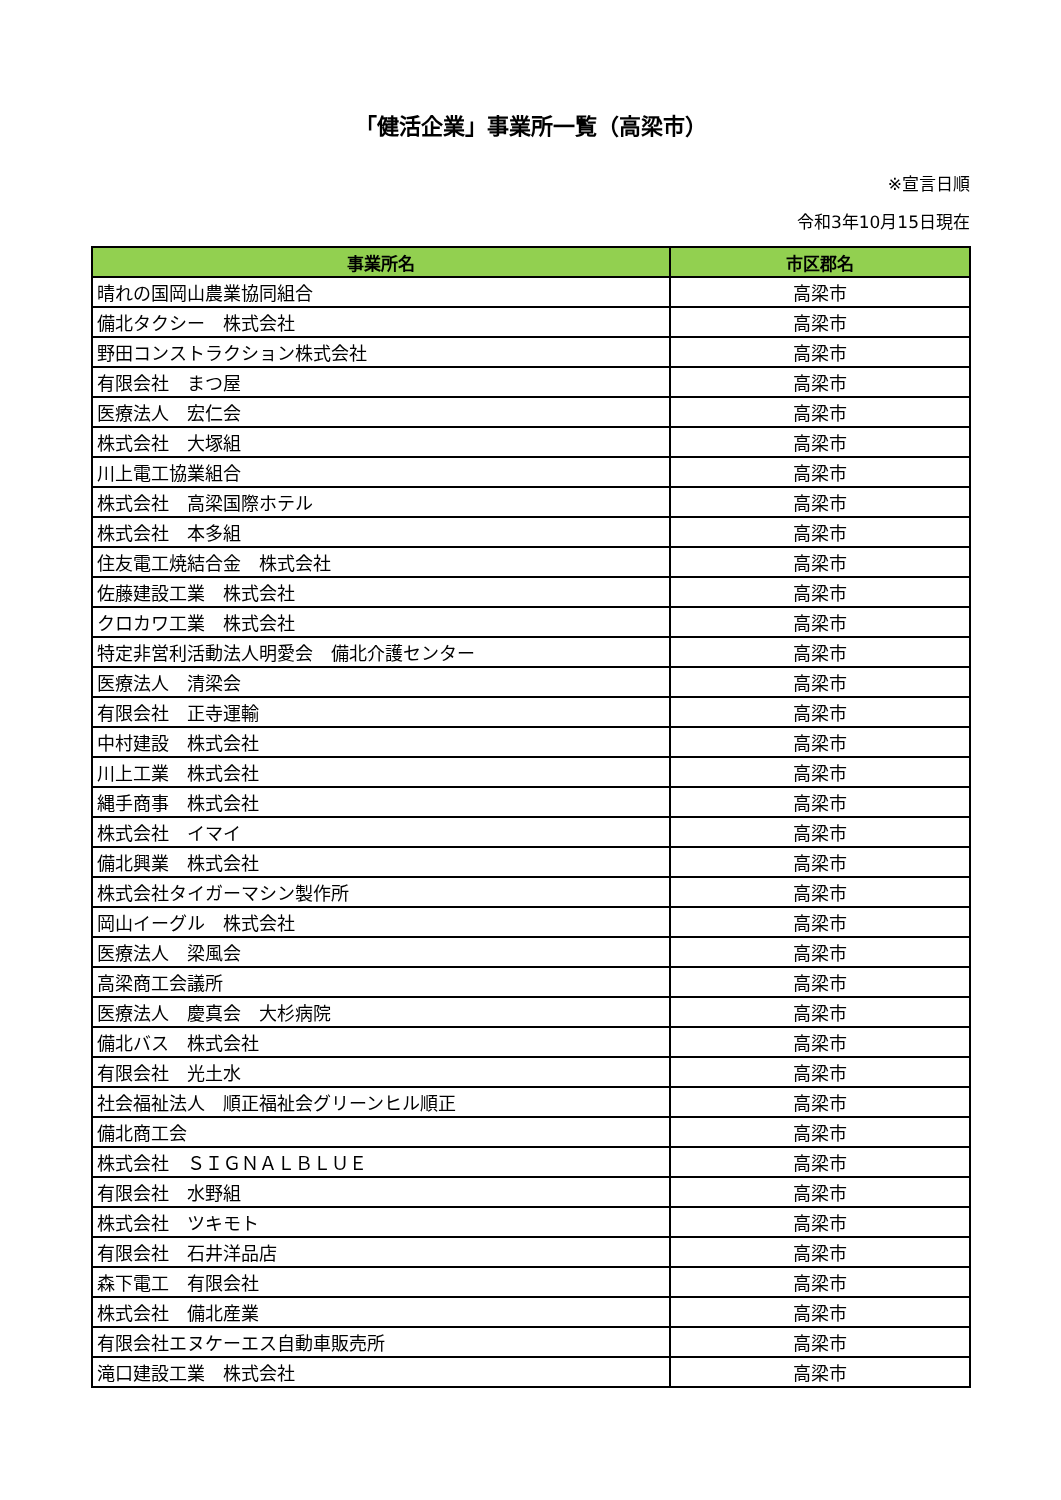「健活企業」事業所一覧（高梁市）
※宣言日順
令和3年10月15日現在
| 事業所名 | 市区郡名 |
| --- | --- |
| 晴れの国岡山農業協同組合 | 高梁市 |
| 備北タクシー 株式会社 | 高梁市 |
| 野田コンストラクション株式会社 | 高梁市 |
| 有限会社 まつ屋 | 高梁市 |
| 医療法人 宏仁会 | 高梁市 |
| 株式会社 大塚組 | 高梁市 |
| 川上電工協業組合 | 高梁市 |
| 株式会社 高梁国際ホテル | 高梁市 |
| 株式会社 本多組 | 高梁市 |
| 住友電工焼結合金 株式会社 | 高梁市 |
| 佐藤建設工業 株式会社 | 高梁市 |
| クロカワ工業 株式会社 | 高梁市 |
| 特定非営利活動法人明愛会 備北介護センター | 高梁市 |
| 医療法人 清梁会 | 高梁市 |
| 有限会社 正寺運輸 | 高梁市 |
| 中村建設 株式会社 | 高梁市 |
| 川上工業 株式会社 | 高梁市 |
| 縄手商事 株式会社 | 高梁市 |
| 株式会社 イマイ | 高梁市 |
| 備北興業 株式会社 | 高梁市 |
| 株式会社タイガーマシン製作所 | 高梁市 |
| 岡山イーグル 株式会社 | 高梁市 |
| 医療法人 梁風会 | 高梁市 |
| 高梁商工会議所 | 高梁市 |
| 医療法人 慶真会 大杉病院 | 高梁市 |
| 備北バス 株式会社 | 高梁市 |
| 有限会社 光土水 | 高梁市 |
| 社会福祉法人 順正福祉会グリーンヒル順正 | 高梁市 |
| 備北商工会 | 高梁市 |
| 株式会社 ＳＩＧＮＡＬＢＬＵＥ | 高梁市 |
| 有限会社 水野組 | 高梁市 |
| 株式会社 ツキモト | 高梁市 |
| 有限会社 石井洋品店 | 高梁市 |
| 森下電工 有限会社 | 高梁市 |
| 株式会社 備北産業 | 高梁市 |
| 有限会社エヌケーエス自動車販売所 | 高梁市 |
| 滝口建設工業 株式会社 | 高梁市 |